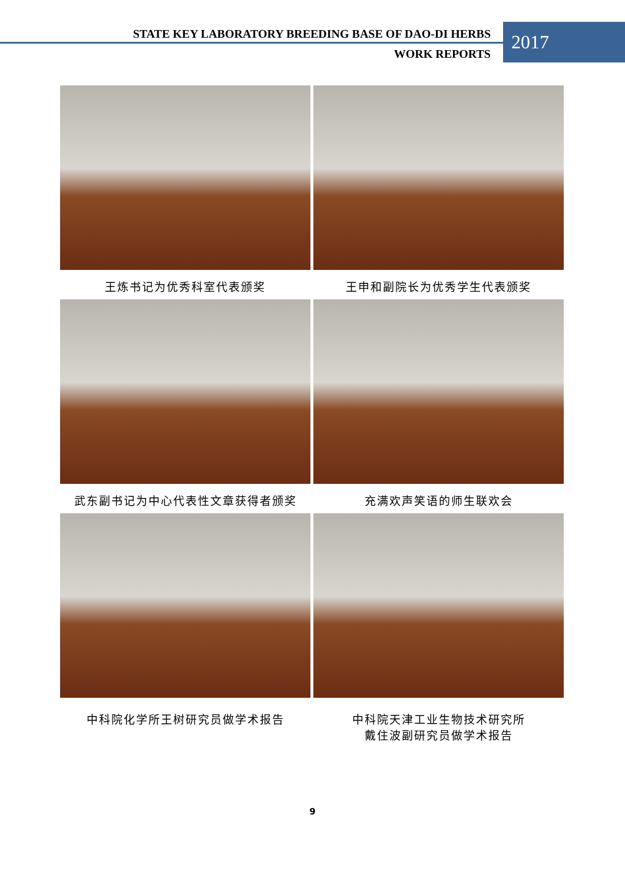STATE KEY LABORATORY BREEDING BASE OF DAO-DI HERBS
WORK REPORTS
2017
王炼书记为优秀科室代表颁奖
王申和副院长为优秀学生代表颁奖
武东副书记为中心代表性文章获得者颁奖
充满欢声笑语的师生联欢会
中科院化学所王树研究员做学术报告
中科院天津工业生物技术研究所
戴住波副研究员做学术报告
9